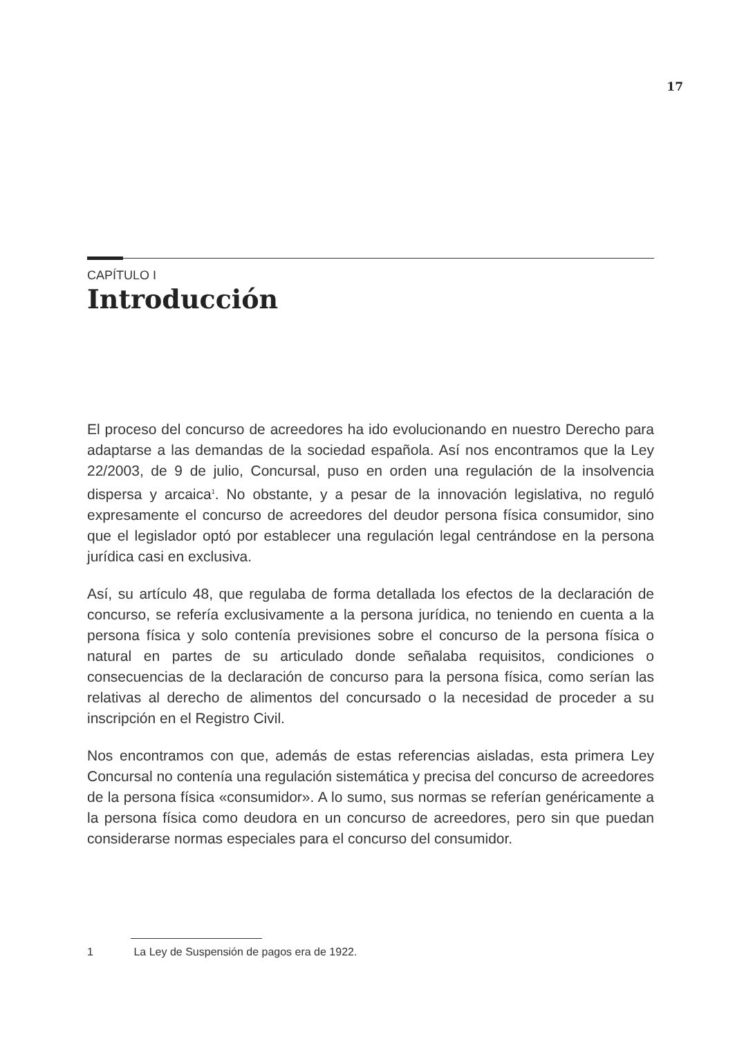17
CAPÍTULO I
Introducción
El proceso del concurso de acreedores ha ido evolucionando en nuestro Derecho para adaptarse a las demandas de la sociedad española. Así nos encontramos que la Ley 22/2003, de 9 de julio, Concursal, puso en orden una regulación de la insolvencia dispersa y arcaica<sup>1</sup>. No obstante, y a pesar de la innovación legislativa, no reguló expresamente el concurso de acreedores del deudor persona física consumidor, sino que el legislador optó por establecer una regulación legal centrándose en la persona jurídica casi en exclusiva.
Así, su artículo 48, que regulaba de forma detallada los efectos de la declaración de concurso, se refería exclusivamente a la persona jurídica, no teniendo en cuenta a la persona física y solo contenía previsiones sobre el concurso de la persona física o natural en partes de su articulado donde señalaba requisitos, condiciones o consecuencias de la declaración de concurso para la persona física, como serían las relativas al derecho de alimentos del concursado o la necesidad de proceder a su inscripción en el Registro Civil.
Nos encontramos con que, además de estas referencias aisladas, esta primera Ley Concursal no contenía una regulación sistemática y precisa del concurso de acreedores de la persona física «consumidor». A lo sumo, sus normas se referían genéricamente a la persona física como deudora en un concurso de acreedores, pero sin que puedan considerarse normas especiales para el concurso del consumidor.
1 La Ley de Suspensión de pagos era de 1922.